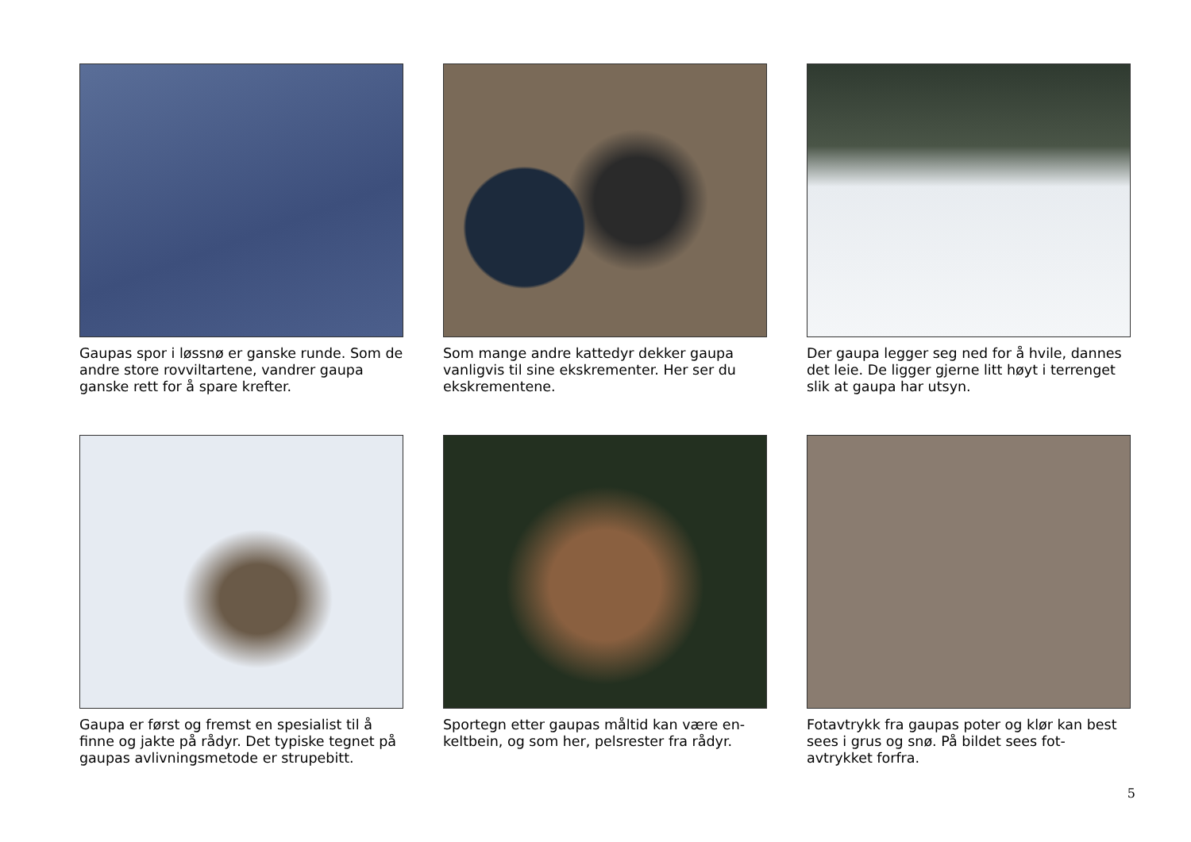Gaupas spor i løssnø er ganske runde. Som de andre store rovviltartene, vandrer gaupa ganske rett for å spare krefter.
Som mange andre kattedyr dekker gaupa vanligvis til sine ekskrementer. Her ser du ekskrementene.
Der gaupa legger seg ned for å hvile, dannes det leie. De ligger gjerne litt høyt i terrenget slik at gaupa har utsyn.
Gaupa er først og fremst en spesialist til å finne og jakte på rådyr. Det typiske tegnet på gaupas avlivningsmetode er strupebitt.
Sportegn etter gaupas måltid kan være en-keltbein, og som her, pelsrester fra rådyr.
Fotavtrykk fra gaupas poter og klør kan best sees i grus og snø. På bildet sees fot-avtrykket forfra.
5